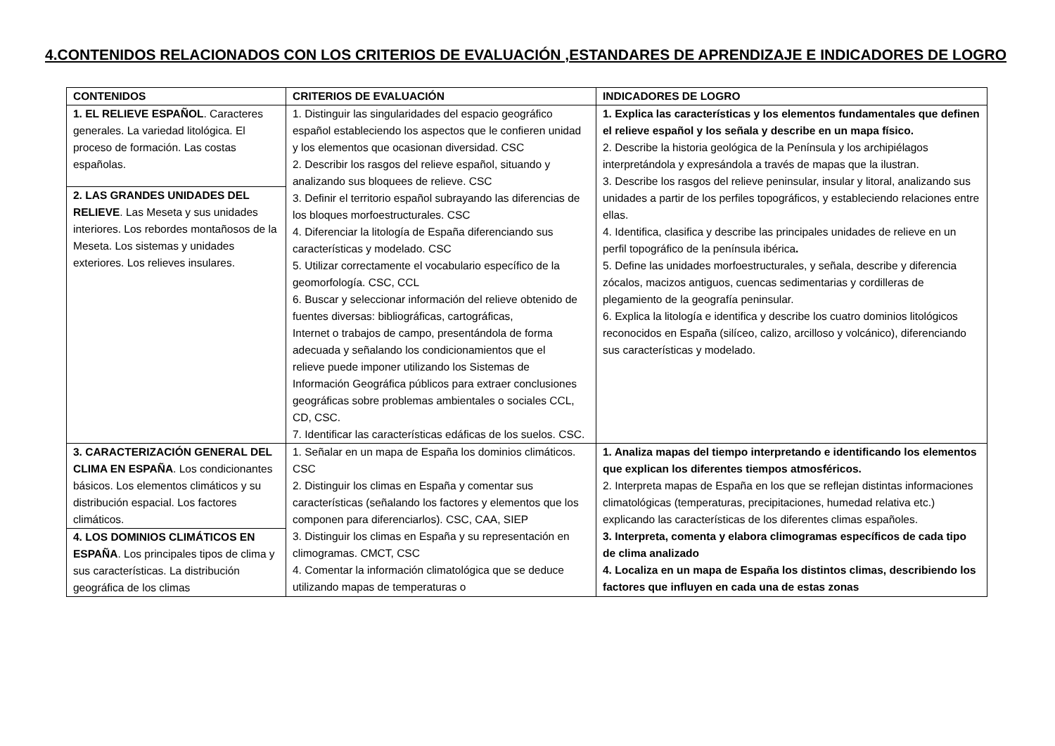4.CONTENIDOS RELACIONADOS CON LOS CRITERIOS DE EVALUACIÓN ,ESTANDARES DE APRENDIZAJE E INDICADORES DE LOGRO
| CONTENIDOS | CRITERIOS DE EVALUACIÓN | INDICADORES DE LOGRO |
| --- | --- | --- |
| 1. EL RELIEVE ESPAÑOL . Caracteres generales. La variedad litológica. El proceso de formación. Las costas españolas. | 1. Distinguir las singularidades del espacio geográfico español estableciendo los aspectos que le confieren unidad y los elementos que ocasionan diversidad. CSC 2. Describir los rasgos del relieve español, situando y analizando sus bloquees de relieve. CSC 3. Definir el territorio español subrayando las diferencias de los bloques morfoestructurales. CSC 4. Diferenciar la litología de España diferenciando sus características y modelado. CSC 5. Utilizar correctamente el vocabulario específico de la geomorfología. CSC, CCL 6. Buscar y seleccionar información del relieve obtenido de fuentes diversas: bibliográficas, cartográficas, Internet o trabajos de campo, presentándola de forma adecuada y señalando los condicionamientos que el relieve puede imponer utilizando los Sistemas de Información Geográfica públicos para extraer conclusiones geográficas sobre problemas ambientales o sociales CCL, CD, CSC. 7. Identificar las características edáficas de los suelos. CSC. | 1. Explica las características y los elementos fundamentales que definen el relieve español y los señala y describe en un mapa físico. 2. Describe la historia geológica de la Península y los archipiélagos interpretándola y expresándola a través de mapas que la ilustran. 3. Describe los rasgos del relieve peninsular, insular y litoral, analizando sus unidades a partir de los perfiles topográficos, y estableciendo relaciones entre ellas. 4. Identifica, clasifica y describe las principales unidades de relieve en un perfil topográfico de la península ibérica . 5. Define las unidades morfoestructurales, y señala, describe y diferencia zócalos, macizos antiguos, cuencas sedimentarias y cordilleras de plegamiento de la geografía peninsular. 6. Explica la litología e identifica y describe los cuatro dominios litológicos reconocidos en España (silíceo, calizo, arcilloso y volcánico), diferenciando sus características y modelado. |
| 2. LAS GRANDES UNIDADES DEL RELIEVE . Las Meseta y sus unidades interiores. Los rebordes montañosos de la Meseta. Los sistemas y unidades exteriores. Los relieves insulares. | | |
| 3. CARACTERIZACIÓN GENERAL DEL CLIMA EN ESPAÑA . Los condicionantes básicos. Los elementos climáticos y su distribución espacial. Los factores climáticos. | 1. Señalar en un mapa de España los dominios climáticos. CSC 2. Distinguir los climas en España y comentar sus características (señalando los factores y elementos que los componen para diferenciarlos). CSC, CAA, SIEP 3. Distinguir los climas en España y su representación en climogramas. CMCT, CSC 4. Comentar la información climatológica que se deduce utilizando mapas de temperaturas o | 1. Analiza mapas del tiempo interpretando e identificando los elementos que explican los diferentes tiempos atmosféricos. 2. Interpreta mapas de España en los que se reflejan distintas informaciones climatológicas (temperaturas, precipitaciones, humedad relativa etc.) explicando las características de los diferentes climas españoles. 3. Interpreta, comenta y elabora climogramas específicos de cada tipo de clima analizado 4. Localiza en un mapa de España los distintos climas, describiendo los factores que influyen en cada una de estas zonas |
| 4. LOS DOMINIOS CLIMÁTICOS EN ESPAÑA . Los principales tipos de clima y sus características. La distribución geográfica de los climas | | |